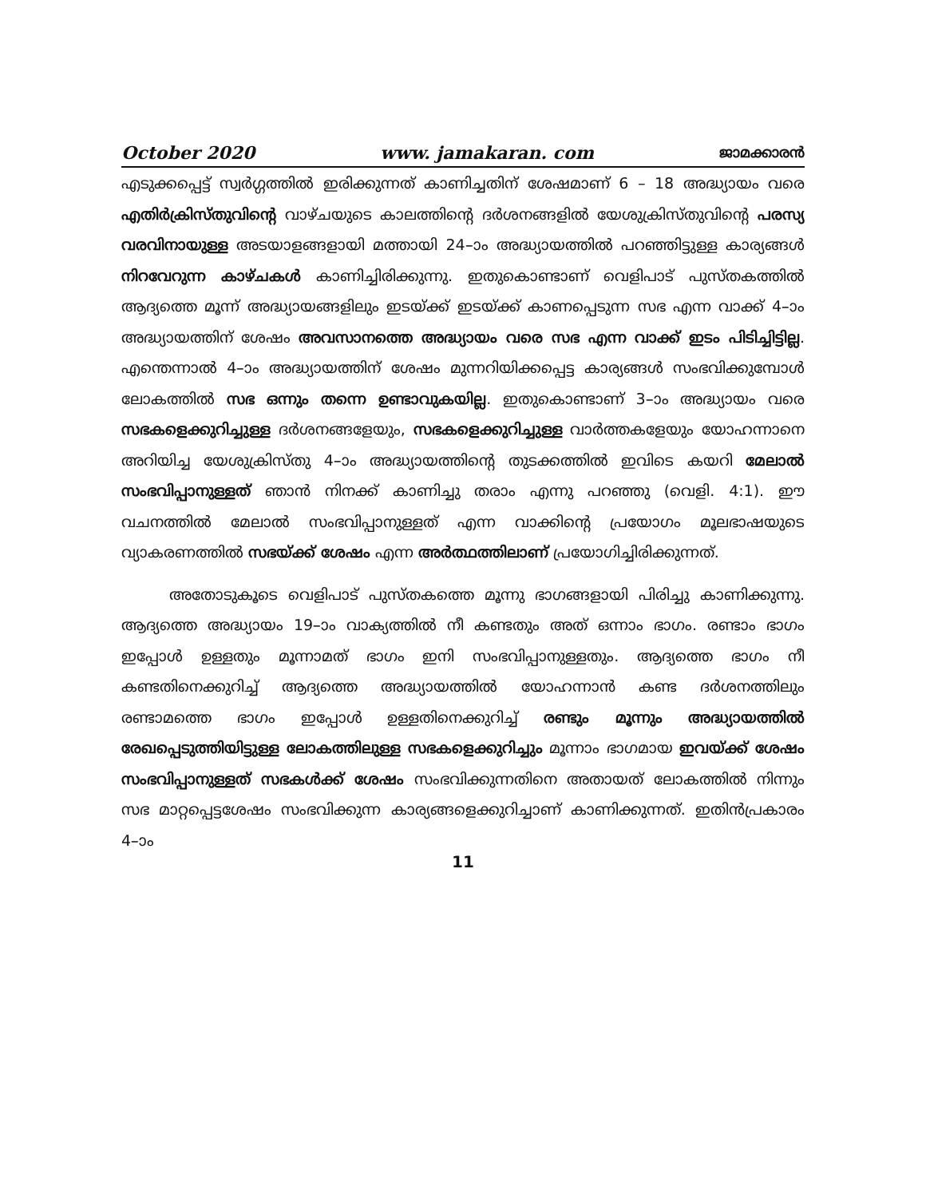October 2020 www. jamakaran. com ജാമക്കാരൻ
എടുക്കപ്പെട്ട് സ്വർഗ്ഗത്തിൽ ഇരിക്കുന്നത് കാണിച്ചതിന് ശേഷമാണ് 6 – 18 അദ്ധ്യായം വരെ എതിർക്രിസ്തുവിന്റെ വാഴ്ചയുടെ കാലത്തിന്റെ ദർശനങ്ങളിൽ യേശുക്രിസ്തുവിന്റെ പരസ്യ വരവിനായുള്ള അടയാളങ്ങളായി മത്തായി 24–ാം അദ്ധ്യായത്തിൽ പറഞ്ഞിട്ടുള്ള കാര്യങ്ങൾ നിറവേറുന്ന കാഴ്ചകൾ കാണിച്ചിരിക്കുന്നു. ഇതുകൊണ്ടാണ് വെളിപാട് പുസ്തകത്തിൽ ആദ്യത്തെ മൂന്ന് അദ്ധ്യായങ്ങളിലും ഇടയ്ക്ക് ഇടയ്ക്ക് കാണപ്പെടുന്ന സഭ എന്ന വാക്ക് 4–ാം അദ്ധ്യായത്തിന് ശേഷം അവസാനത്തെ അദ്ധ്യായം വരെ സഭ എന്ന വാക്ക് ഇടം പിടിച്ചിട്ടില്ല. എന്തെന്നാൽ 4–ാം അദ്ധ്യായത്തിന് ശേഷം മുന്നറിയിക്കപ്പെട്ട കാര്യങ്ങൾ സംഭവിക്കുമ്പോൾ ലോകത്തിൽ സഭ ഒന്നും തന്നെ ഉണ്ടാവുകയില്ല. ഇതുകൊണ്ടാണ് 3–ാം അദ്ധ്യായം വരെ സഭകളെക്കുറിച്ചുള്ള ദർശനങ്ങളേയും, സഭകളെക്കുറിച്ചുള്ള വാർത്തകളേയും യോഹന്നാനെ അറിയിച്ച യേശുക്രിസ്തു 4–ാം അദ്ധ്യായത്തിന്റെ തുടക്കത്തിൽ ഇവിടെ കയറി മേലാൽ സംഭവിപ്പാനുള്ളത് ഞാൻ നിനക്ക് കാണിച്ചു തരാം എന്നു പറഞ്ഞു (വെളി. 4:1). ഈ വചനത്തിൽ മേലാൽ സംഭവിപ്പാനുള്ളത് എന്ന വാക്കിന്റെ പ്രയോഗം മൂലഭാഷയുടെ വ്യാകരണത്തിൽ സഭയ്ക്ക് ശേഷം എന്ന അർത്ഥത്തിലാണ് പ്രയോഗിച്ചിരിക്കുന്നത്.
അതോടുകൂടെ വെളിപാട് പുസ്തകത്തെ മൂന്നു ഭാഗങ്ങളായി പിരിച്ചു കാണിക്കുന്നു. ആദ്യത്തെ അദ്ധ്യായം 19–ാം വാക്യത്തിൽ നീ കണ്ടതും അത് ഒന്നാം ഭാഗം. രണ്ടാം ഭാഗം ഇപ്പോൾ ഉള്ളതും മൂന്നാമത് ഭാഗം ഇനി സംഭവിപ്പാനുള്ളതും. ആദ്യത്തെ ഭാഗം നീ കണ്ടതിനെക്കുറിച്ച് ആദ്യത്തെ അദ്ധ്യായത്തിൽ യോഹന്നാൻ കണ്ട ദർശനത്തിലും രണ്ടാമത്തെ ഭാഗം ഇപ്പോൾ ഉള്ളതിനെക്കുറിച്ച് രണ്ടും മൂന്നും അദ്ധ്യായത്തിൽ രേഖപ്പെടുത്തിയിട്ടുള്ള ലോകത്തിലുള്ള സഭകളെക്കുറിച്ചും മൂന്നാം ഭാഗമായ ഇവയ്ക്ക് ശേഷം സംഭവിപ്പാനുള്ളത് സഭകൾക്ക് ശേഷം സംഭവിക്കുന്നതിനെ അതായത് ലോകത്തിൽ നിന്നും സഭ മാറ്റപ്പെട്ടശേഷം സംഭവിക്കുന്ന കാര്യങ്ങളെക്കുറിച്ചാണ് കാണിക്കുന്നത്. ഇതിൻപ്രകാരം 4–ാം
11